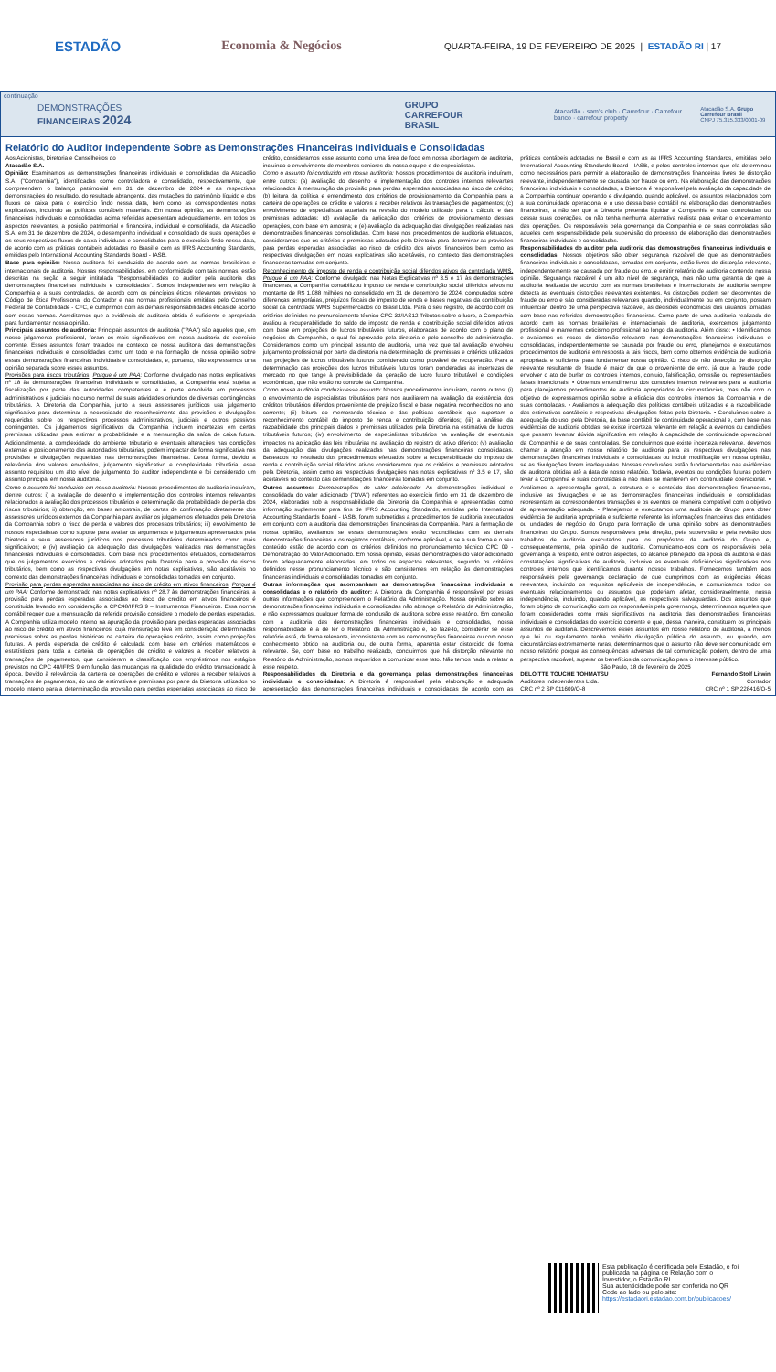ESTADÃO Economia & Negócios QUARTA-FEIRA, 19 DE FEVEREIRO DE 2025 | ESTADÃO RI | 17
continuação DEMONSTRAÇÕES FINANCEIRAS 2024 GRUPO CARREFOUR BRASIL Atacadão · sam's club · Carrefour · Carrefour banco · carrefour property Atacadão S.A. Grupo Carrefour Brasil
CNPJ 75.315.333/0001-09
Relatório do Auditor Independente Sobre as Demonstrações Financeiras Individuais e Consolidadas
Aos Acionistas, Diretoria e Conselheiros do
Atacadão S.A.
Opinião: Examinamos as demonstrações financeiras individuais e consolidadas da Atacadão S.A. ("Companhia"), identificadas como controladora e consolidado, respectivamente, que compreendem o balanço patrimonial em 31 de dezembro de 2024 e as respectivas demonstrações do resultado, do resultado abrangente, das mutações do patrimônio líquido e dos fluxos de caixa para o exercício findo nessa data, bem como as correspondentes notas explicativas, incluindo as políticas contábeis materiais. Em nossa opinião, as demonstrações financeiras individuais e consolidadas acima referidas apresentam adequadamente, em todos os aspectos relevantes, a posição patrimonial e financeira, individual e consolidada, da Atacadão S.A. em 31 de dezembro de 2024, o desempenho individual e consolidado de suas operações e os seus respectivos fluxos de caixa individuais e consolidados para o exercício findo nessa data, de acordo com as práticas contábeis adotadas no Brasil e com as IFRS Accounting Standards, emitidas pelo International Accounting Standards Board - IASB.
Base para opinião: Nossa auditoria foi conduzida de acordo com as normas brasileiras e internacionais de auditoria. Nossas responsabilidades, em conformidade com tais normas, estão descritas na seção a seguir intitulada "Responsabilidades do auditor pela auditoria das demonstrações financeiras individuais e consolidadas". Somos independentes em relação à Companhia e a suas controladas, de acordo com os princípios éticos relevantes previstos no Código de Ética Profissional do Contador e nas normas profissionais emitidas pelo Conselho Federal de Contabilidade - CFC, e cumprimos com as demais responsabilidades éticas de acordo com essas normas. Acreditamos que a evidência de auditoria obtida é suficiente e apropriada para fundamentar nossa opinião.
Principais assuntos de auditoria: Principais assuntos de auditoria ("PAA") são aqueles que, em nosso julgamento profissional, foram os mais significativos em nossa auditoria do exercício corrente. Esses assuntos foram tratados no contexto de nossa auditoria das demonstrações financeiras individuais e consolidadas como um todo e na formação de nossa opinião sobre essas demonstrações financeiras individuais e consolidadas, e, portanto, não expressamos uma opinião separada sobre esses assuntos.
Provisões para riscos tributários: Porque é um PAA: Conforme divulgado nas notas explicativas nº 18 às demonstrações financeiras individuais e consolidadas, a Companhia está sujeita a fiscalização por parte das autoridades competentes e é parte envolvida em processos administrativos e judiciais no curso normal de suas atividades oriundos de diversas contingências tributárias. A Diretoria da Companhia, junto a seus assessores jurídicos usa julgamento significativo para determinar a necessidade de reconhecimento das provisões e divulgações requeridas sobre os respectivos processos administrativos, judiciais e outros passivos contingentes. Os julgamentos significativos da Companhia incluem incertezas em certas premissas utilizadas para estimar a probabilidade e a mensuração da saída de caixa futura. Adicionalmente, a complexidade do ambiente tributário e eventuais alterações nas condições externas e posicionamento das autoridades tributárias, podem impactar de forma significativa nas provisões e divulgações requeridas nas demonstrações financeiras. Desta forma, devido a relevância dos valores envolvidos, julgamento significativo e complexidade tributária, esse assunto requisitou um alto nível de julgamento do auditor independente e foi considerado um assunto principal em nossa auditoria.
Como o assunto foi conduzido em nossa auditoria: Nossos procedimentos de auditoria incluíram, dentre outros: i) a avaliação do desenho e implementação dos controles internos relevantes relacionados a avaliação dos processos tributários e determinação da probabilidade de perda dos riscos tributários; ii) obtenção, em bases amostrais, de cartas de confirmação diretamente dos assessores jurídicos externos da Companhia para avaliar os julgamentos efetuados pela Diretoria da Companhia sobre o risco de perda e valores dos processos tributários; iii) envolvimento de nossos especialistas como suporte para avaliar os argumentos e julgamentos apresentados pela Diretoria e seus assessores jurídicos nos processos tributários determinados como mais significativos; e (iv) avaliação da adequação das divulgações realizadas nas demonstrações financeiras individuais e consolidadas. Com base nos procedimentos efetuados, consideramos que os julgamentos exercidos e critérios adotados pela Diretoria para a provisão de riscos tributários, bem como as respectivas divulgações em notas explicativas, são aceitáveis no contexto das demonstrações financeiras individuais e consolidadas tomadas em conjunto.
Provisão para perdas esperadas associadas ao risco de crédito em ativos financeiros: Porque é um PAA: Conforme demonstrado nas notas explicativas nº 28.7 às demonstrações financeiras, a provisão para perdas esperadas associadas ao risco de crédito em ativos financeiros é constituída levando em consideração a CPC48/IFRS 9 – Instrumentos Financeiros. Essa norma contábil requer que a mensuração da referida provisão considere o modelo de perdas esperadas. A Companhia utiliza modelo interno na apuração da provisão para perdas esperadas associadas ao risco de crédito em ativos financeiros, cuja mensuração leva em consideração determinadas premissas sobre as perdas históricas na carteira de operações crédito, assim como projeções futuras. A perda esperada de crédito é calculada com base em critérios matemáticos e estatísticos para toda a carteira de operações de crédito e valores a receber relativos a transações de pagamentos, que consideram a classificação dos empréstimos nos estágios previstos no CPC 48/IFRS 9 em função das mudanças na qualidade do crédito transacionado à época. Devido à relevância da carteira de operações de crédito e valores a receber relativos a transações de pagamentos, do uso de estimativa e premissas por parte da Diretoria utilizados no modelo interno para a determinação da provisão para perdas esperadas associadas ao risco de crédito, consideramos esse assunto como uma área de foco em nossa abordagem de auditoria, incluindo o envolvimento de membros seniores da nossa equipe e de especialistas.
Como o assunto foi conduzido em nossa auditoria: Nossos procedimentos de auditoria incluíram, entre outros: (a) avaliação do desenho e implementação dos controles internos relevantes relacionados à mensuração da provisão para perdas esperadas associadas ao risco de crédito; (b) leitura da política e entendimento dos critérios de provisionamento da Companhia para a carteira de operações de crédito e valores a receber relativos às transações de pagamentos; (c) envolvimento de especialistas atuariais na revisão do modelo utilizado para o cálculo e das premissas adotadas; (d) avaliação da aplicação dos critérios de provisionamento dessas operações, com base em amostra; e (e) avaliação da adequação das divulgações realizadas nas demonstrações financeiras consolidadas. Com base nos procedimentos de auditoria efetuados, consideramos que os critérios e premissas adotados pela Diretoria para determinar as provisões para perdas esperadas associadas ao risco de crédito dos ativos financeiros bem como as respectivas divulgações em notas explicativas são aceitáveis, no contexto das demonstrações financeiras tomadas em conjunto.
Reconhecimento de imposto de renda e contribuição social diferidos ativos da controlada WMS. Porque é um PAA: Conforme divulgado nas Notas Explicativas nº 3.5 e 17 às demonstrações financeiras, a Companhia contabilizou imposto de renda e contribuição social diferidos ativos no montante de R$ 1.088 milhões no consolidado em 31 de dezembro de 2024, computados sobre diferenças temporárias, prejuízos fiscais de imposto de renda e bases negativas da contribuição social da controlada WMS Supermercados do Brasil Ltda. Para o seu registro, de acordo com os critérios definidos no pronunciamento técnico CPC 32/IAS12 Tributos sobre o lucro, a Companhia avaliou a recuperabilidade do saldo de imposto de renda e contribuição social diferidos ativos com base em projeções de lucros tributáveis futuros, elaboradas de acordo com o plano de negócios da Companhia, o qual foi aprovado pela diretoria e pelo conselho de administração. Consideramos como um principal assunto de auditoria, uma vez que tal avaliação envolveu julgamento profissional por parte da diretoria na determinação de premissas e critérios utilizados nas projeções de lucros tributáveis futuros considerado como provável de recuperação. Para a determinação das projeções dos lucros tributáveis futuros foram ponderadas as incertezas de mercado no que tange à previsibilidade da geração de lucro futuro tributável e condições econômicas, que não estão no controle da Companhia.
Como nossa auditoria conduziu esse assunto: Nossos procedimentos incluíram, dentre outros: (i) o envolvimento de especialistas tributários para nos auxiliarem na avaliação da existência dos créditos tributários diferidos proveniente de prejuízo fiscal e base negativa reconhecidos no ano corrente; (ii) leitura do memorando técnico e das políticas contábeis que suportam o reconhecimento contábil do imposto de renda e contribuição diferidos; (iii) a análise da razoabilidade dos principais dados e premissas utilizados pela Diretoria na estimativa de lucros tributáveis futuros; (iv) envolvimento de especialistas tributários na avaliação de eventuais impactos na aplicação das leis tributárias na avaliação do registro do ativo diferido; (v) avaliação da adequação das divulgações realizadas nas demonstrações financeiras consolidadas. Baseados no resultado dos procedimentos efetuados sobre a recuperabilidade do imposto de renda e contribuição social diferidos ativos consideramos que os critérios e premissas adotados pela Diretoria, assim como as respectivas divulgações nas notas explicativas nº 3.5 e 17, são aceitáveis no contexto das demonstrações financeiras tomadas em conjunto.
Outros assuntos: Demonstrações do valor adicionado: As demonstrações individual e consolidada do valor adicionado ("DVA") referentes ao exercício findo em 31 de dezembro de 2024, elaboradas sob a responsabilidade da Diretoria da Companhia e apresentadas como informação suplementar para fins de IFRS Accounting Standards, emitidas pelo International Accounting Standards Board - IASB, foram submetidas a procedimentos de auditoria executados em conjunto com a auditoria das demonstrações financeiras da Companhia. Para a formação de nossa opinião, avaliamos se essas demonstrações estão reconciliadas com as demais demonstrações financeiras e os registros contábeis, conforme aplicável, e se a sua forma e o seu conteúdo estão de acordo com os critérios definidos no pronunciamento técnico CPC 09 - Demonstração do Valor Adicionado. Em nossa opinião, essas demonstrações do valor adicionado foram adequadamente elaboradas, em todos os aspectos relevantes, segundo os critérios definidos nesse pronunciamento técnico e são consistentes em relação às demonstrações financeiras individuais e consolidadas tomadas em conjunto.
Outras informações que acompanham as demonstrações financeiras individuais e consolidadas e o relatório do auditor: A Diretoria da Companhia é responsável por essas outras informações que compreendem o Relatório da Administração. Nossa opinião sobre as demonstrações financeiras individuais e consolidadas não abrange o Relatório da Administração, e não expressamos qualquer forma de conclusão de auditoria sobre esse relatório. Em conexão com a auditoria das demonstrações financeiras individuais e consolidadas, nossa responsabilidade é a de ler o Relatório da Administração e, ao fazê-lo, considerar se esse relatório está, de forma relevante, inconsistente com as demonstrações financeiras ou com nosso conhecimento obtido na auditoria ou, de outra forma, aparenta estar distorcido de forma relevante. Se, com base no trabalho realizado, concluirmos que há distorção relevante no Relatório da Administração, somos requeridos a comunicar esse fato. Não temos nada a relatar a esse respeito.
Responsabilidades da Diretoria e da governança pelas demonstrações financeiras individuais e consolidadas: A Diretoria é responsável pela elaboração e adequada apresentação das demonstrações financeiras individuais e consolidadas de acordo com as práticas contábeis adotadas no Brasil e com as as IFRS Accounting Standards, emitidas pelo International Accounting Standards Board - IASB, e pelos controles internos que ela determinou como necessários para permitir a elaboração de demonstrações financeiras livres de distorção relevante, independentemente se causada por fraude ou erro. Na elaboração das demonstrações financeiras individuais e consolidadas, a Diretoria é responsável pela avaliação da capacidade de a Companhia continuar operando e divulgando, quando aplicável, os assuntos relacionados com a sua continuidade operacional e o uso dessa base contábil na elaboração das demonstrações financeiras, a não ser que a Diretoria pretenda liquidar a Companhia e suas controladas ou cessar suas operações, ou não tenha nenhuma alternativa realista para evitar o encerramento das operações. Os responsáveis pela governança da Companhia e de suas controladas são aqueles com responsabilidade pela supervisão do processo de elaboração das demonstrações financeiras individuais e consolidadas.
Responsabilidades do auditor pela auditoria das demonstrações financeiras individuais e consolidadas: Nossos objetivos são obter segurança razoável de que as demonstrações financeiras individuais e consolidadas, tomadas em conjunto, estão livres de distorção relevante, independentemente se causada por fraude ou erro, e emitir relatório de auditoria contendo nossa opinião. Segurança razoável é um alto nível de segurança, mas não uma garantia de que a auditoria realizada de acordo com as normas brasileiras e internacionais de auditoria sempre detecta as eventuais distorções relevantes existentes. As distorções podem ser decorrentes de fraude ou erro e são consideradas relevantes quando, individualmente ou em conjunto, possam influenciar, dentro de uma perspectiva razoável, as decisões econômicas dos usuários tomadas com base nas referidas demonstrações financeiras. Como parte de uma auditoria realizada de acordo com as normas brasileiras e internacionais de auditoria, exercemos julgamento profissional e mantemos ceticismo profissional ao longo da auditoria. Além disso: • Identificamos e avaliamos os riscos de distorção relevante nas demonstrações financeiras individuais e consolidadas, independentemente se causada por fraude ou erro, planejamos e executamos procedimentos de auditoria em resposta a tais riscos, bem como obtemos evidência de auditoria apropriada e suficiente para fundamentar nossa opinião. O risco de não detecção de distorção relevante resultante de fraude é maior do que o proveniente de erro, já que a fraude pode envolver o ato de burlar os controles internos, conluio, falsificação, omissão ou representações falsas intencionais. • Obtemos entendimento dos controles internos relevantes para a auditoria para planejarmos procedimentos de auditoria apropriados às circunstâncias, mas não com o objetivo de expressarmos opinião sobre a eficácia dos controles internos da Companhia e de suas controladas. • Avaliamos a adequação das políticas contábeis utilizadas e a razoabilidade das estimativas contábeis e respectivas divulgações feitas pela Diretoria. • Concluímos sobre a adequação do uso, pela Diretoria, da base contábil de continuidade operacional e, com base nas evidências de auditoria obtidas, se existe incerteza relevante em relação a eventos ou condições que possam levantar dúvida significativa em relação à capacidade de continuidade operacional da Companhia e de suas controladas. Se concluirmos que existe incerteza relevante, devemos chamar a atenção em nosso relatório de auditoria para as respectivas divulgações nas demonstrações financeiras individuais e consolidadas ou incluir modificação em nossa opinião, se as divulgações forem inadequadas. Nossas conclusões estão fundamentadas nas evidências de auditoria obtidas até a data de nosso relatório. Todavia, eventos ou condições futuras podem levar a Companhia e suas controladas a não mais se manterem em continuidade operacional. • Avaliamos a apresentação geral, a estrutura e o conteúdo das demonstrações financeiras, inclusive as divulgações e se as demonstrações financeiras individuais e consolidadas representam as correspondentes transações e os eventos de maneira compatível com o objetivo de apresentação adequada. • Planejamos e executamos uma auditoria de Grupo para obter evidência de auditoria apropriada e suficiente referente às informações financeiras das entidades ou unidades de negócio do Grupo para formação de uma opinião sobre as demonstrações financeiras do Grupo. Somos responsáveis pela direção, pela supervisão e pela revisão dos trabalhos de auditoria executados para os propósitos da auditoria do Grupo e, consequentemente, pela opinião de auditoria. Comunicamo-nos com os responsáveis pela governança a respeito, entre outros aspectos, do alcance planejado, da época da auditoria e das constatações significativas de auditoria, inclusive as eventuais deficiências significativas nos controles internos que identificamos durante nossos trabalhos. Fornecemos também aos responsáveis pela governança declaração de que cumprimos com as exigências éticas relevantes, incluindo os requisitos aplicáveis de independência, e comunicamos todos os eventuais relacionamentos ou assuntos que poderiam afetar, consideravelmente, nossa independência, incluindo, quando aplicável, as respectivas salvaguardas. Dos assuntos que foram objeto de comunicação com os responsáveis pela governança, determinamos aqueles que foram considerados como mais significativos na auditoria das demonstrações financeiras individuais e consolidadas do exercício corrente e que, dessa maneira, constituem os principais assuntos de auditoria. Descrevemos esses assuntos em nosso relatório de auditoria, a menos que lei ou regulamento tenha proibido divulgação pública do assunto, ou quando, em circunstâncias extremamente raras, determinarmos que o assunto não deve ser comunicado em nosso relatório porque as consequências adversas de tal comunicação podem, dentro de uma perspectiva razoável, superar os benefícios da comunicação para o interesse público.
São Paulo, 18 de fevereiro de 2025
DELOITTE TOUCHE TOHMATSU
Auditores Independentes Ltda.
CRC nº 2 SP 011609/O-8
Fernando Stolf Litwin
Contador
CRC nº 1 SP 228416/O-5
Esta publicação é certificada pelo Estadão, e foi publicada na página de Relação com o Investidor, o Estadão RI.
Sua autenticidade pode ser conferida no QR Code ao lado ou pelo site:
https://estadaori.estadao.com.br/publicacoes/